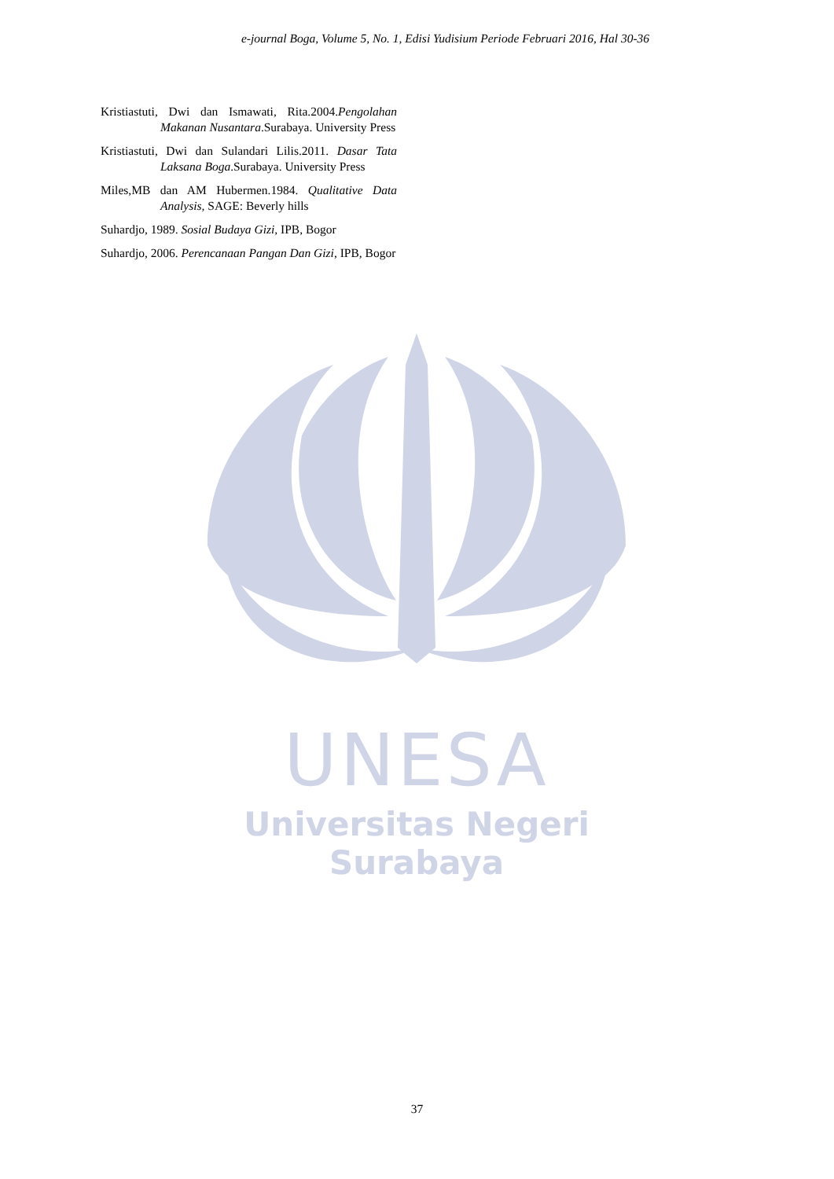e-journal Boga, Volume 5, No. 1, Edisi Yudisium Periode Februari 2016, Hal 30-36
Kristiastuti, Dwi dan Ismawati, Rita.2004.Pengolahan Makanan Nusantara.Surabaya. University Press
Kristiastuti, Dwi dan Sulandari Lilis.2011. Dasar Tata Laksana Boga.Surabaya. University Press
Miles,MB dan AM Hubermen.1984. Qualitative Data Analysis, SAGE: Beverly hills
Suhardjo, 1989. Sosial Budaya Gizi, IPB, Bogor
Suhardjo, 2006. Perencanaan Pangan Dan Gizi, IPB, Bogor
UNESA
Universitas Negeri Surabaya
37